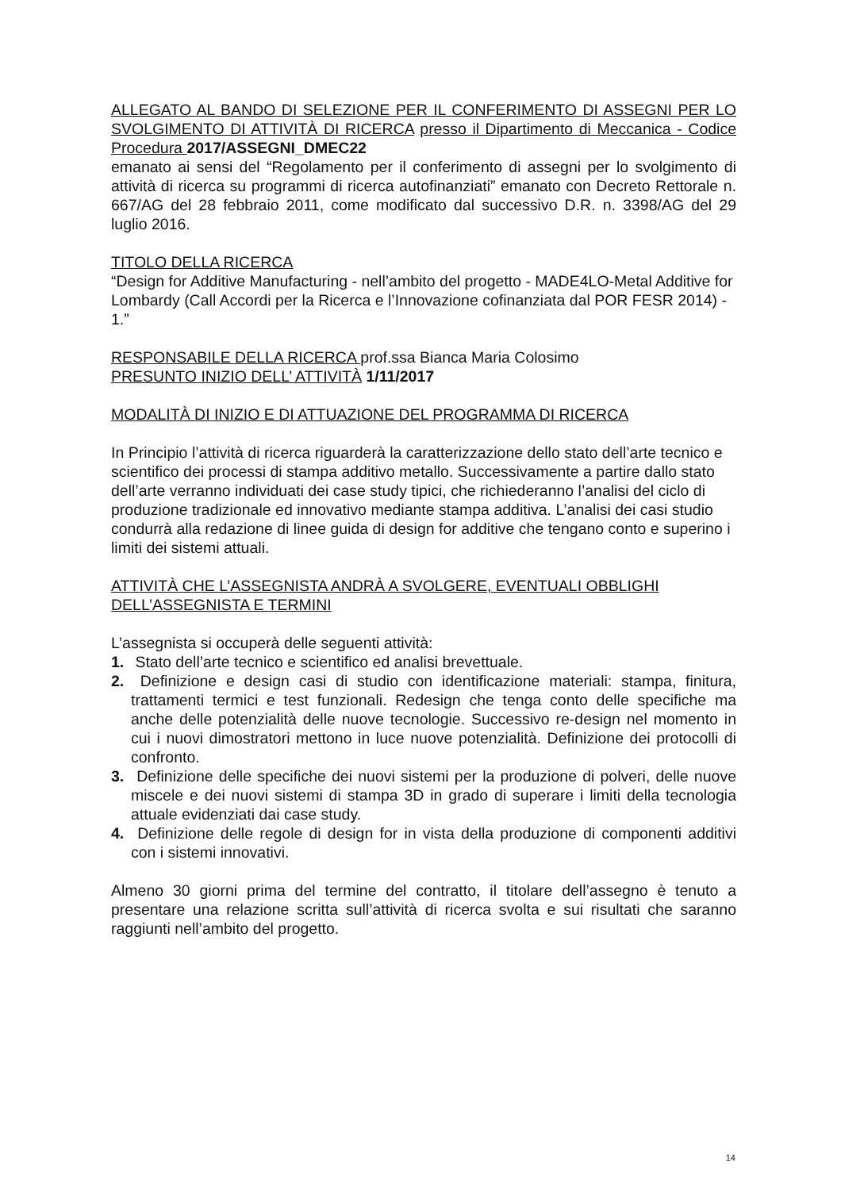ALLEGATO AL BANDO DI SELEZIONE PER IL CONFERIMENTO DI ASSEGNI PER LO SVOLGIMENTO DI ATTIVITÀ DI RICERCA presso il Dipartimento di Meccanica - Codice Procedura 2017/ASSEGNI_DMEC22
emanato ai sensi del “Regolamento per il conferimento di assegni per lo svolgimento di attività di ricerca su programmi di ricerca autofinanziati” emanato con Decreto Rettorale n. 667/AG del 28 febbraio 2011, come modificato dal successivo D.R. n. 3398/AG del 29 luglio 2016.
TITOLO DELLA RICERCA
“Design for Additive Manufacturing - nell’ambito del progetto - MADE4LO-Metal Additive for Lombardy (Call Accordi per la Ricerca e l’Innovazione cofinanziata dal POR FESR 2014) - 1.”
RESPONSABILE DELLA RICERCA prof.ssa Bianca Maria Colosimo
PRESUNTO INIZIO DELL’ ATTIVITÀ 1/11/2017
MODALITÀ DI INIZIO E DI ATTUAZIONE DEL PROGRAMMA DI RICERCA
In Principio l’attività di ricerca riguarderà la caratterizzazione dello stato dell’arte tecnico e scientifico dei processi di stampa additivo metallo. Successivamente a partire dallo stato dell’arte verranno individuati dei case study tipici, che richiederanno l’analisi del ciclo di produzione tradizionale ed innovativo mediante stampa additiva. L’analisi dei casi studio condurrà alla redazione di linee guida di design for additive che tengano conto e superino i limiti dei sistemi attuali.
ATTIVITÀ CHE L’ASSEGNISTA ANDRÀ A SVOLGERE, EVENTUALI OBBLIGHI DELL’ASSEGNISTA E TERMINI
L’assegnista si occuperà delle seguenti attività:
1. Stato dell’arte tecnico e scientifico ed analisi brevettuale.
2. Definizione e design casi di studio con identificazione materiali: stampa, finitura, trattamenti termici e test funzionali. Redesign che tenga conto delle specifiche ma anche delle potenzialità delle nuove tecnologie. Successivo re-design nel momento in cui i nuovi dimostratori mettono in luce nuove potenzialità. Definizione dei protocolli di confronto.
3. Definizione delle specifiche dei nuovi sistemi per la produzione di polveri, delle nuove miscele e dei nuovi sistemi di stampa 3D in grado di superare i limiti della tecnologia attuale evidenziati dai case study.
4. Definizione delle regole di design for in vista della produzione di componenti additivi con i sistemi innovativi.
Almeno 30 giorni prima del termine del contratto, il titolare dell’assegno è tenuto a presentare una relazione scritta sull’attività di ricerca svolta e sui risultati che saranno raggiunti nell’ambito del progetto.
14